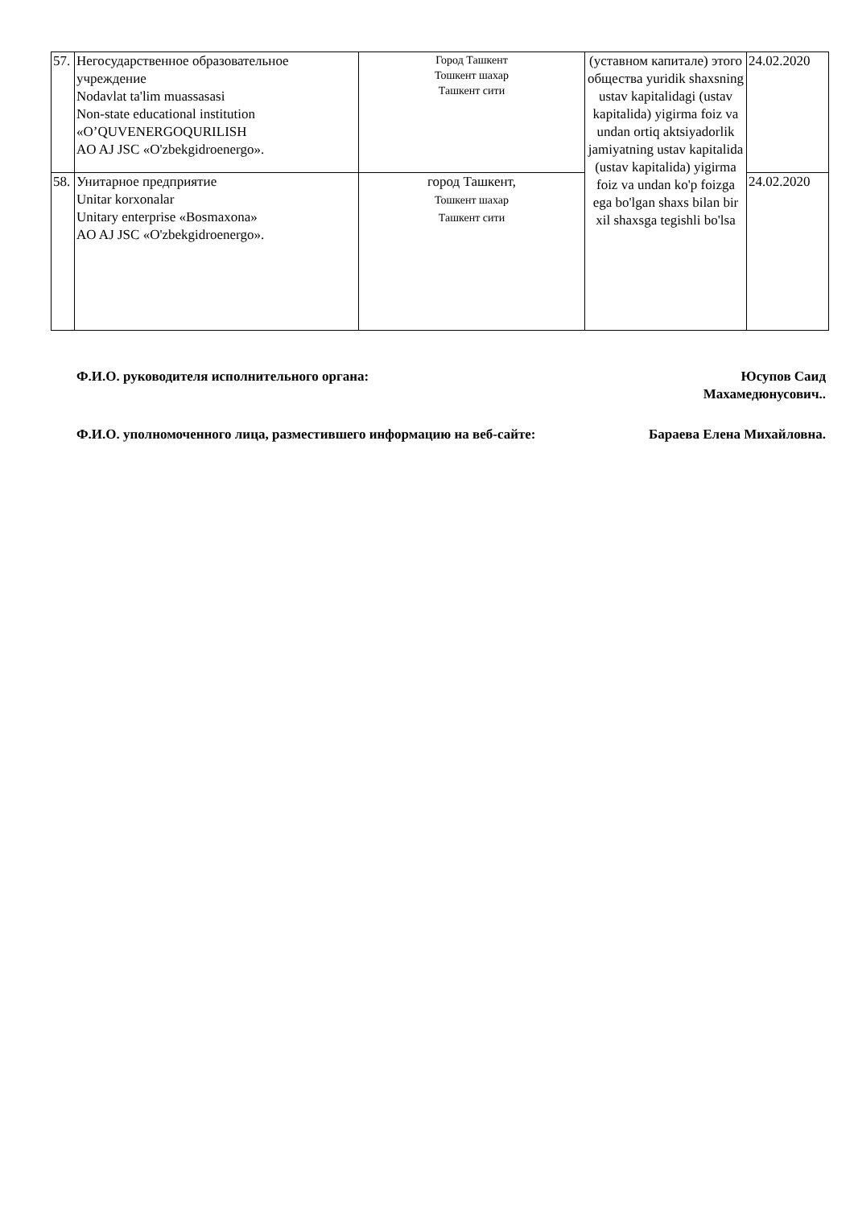| 57. | Негосударственное образовательное учреждение Nodavlat ta'lim muassasasi Non-state educational institution «O’QUVENERGOQURILISH AO AJ JSC «O'zbekgidroenergo». | Город Ташкент Тошкент шахар Ташкент сити | (уставном капитале) этого общества yuridik shaxsning ustav kapitalidagi (ustav kapitalida) yigirma foiz va undan ortiq aktsiyadorlik jamiyatning ustav kapitalida (ustav kapitalida) yigirma foiz va undan ko'p foizga ega bo'lgan shaxs bilan bir xil shaxsga tegishli bo'lsa | 24.02.2020 |
| 58. | Унитарное предприятие Unitar korxonalar Unitary enterprise «Bosmaxona» AO AJ JSC «O'zbekgidroenergo». | город Ташкент, Тошкент шахар Ташкент сити | | 24.02.2020 |
Ф.И.О. руководителя исполнительного органа:
Юсупов Саид
Махамедюнусович..
Ф.И.О. уполномоченного лица, разместившего информацию на веб-сайте:
Бараева Елена Михайловна.